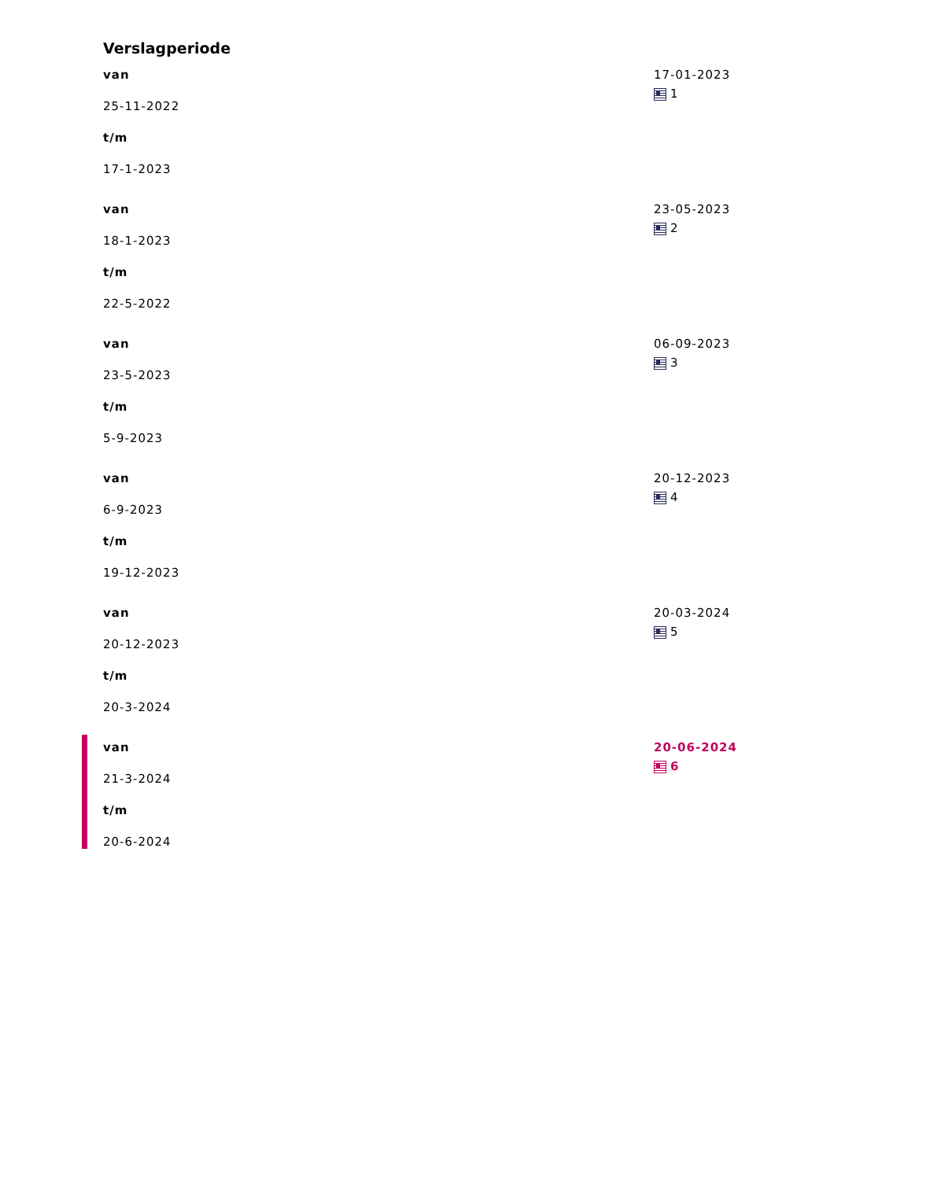Verslagperiode
van
25-11-2022
t/m
17-1-2023
17-01-2023
1
van
18-1-2023
t/m
22-5-2022
23-05-2023
2
van
23-5-2023
t/m
5-9-2023
06-09-2023
3
van
6-9-2023
t/m
19-12-2023
20-12-2023
4
van
20-12-2023
t/m
20-3-2024
20-03-2024
5
van
21-3-2024
t/m
20-6-2024
20-06-2024
6